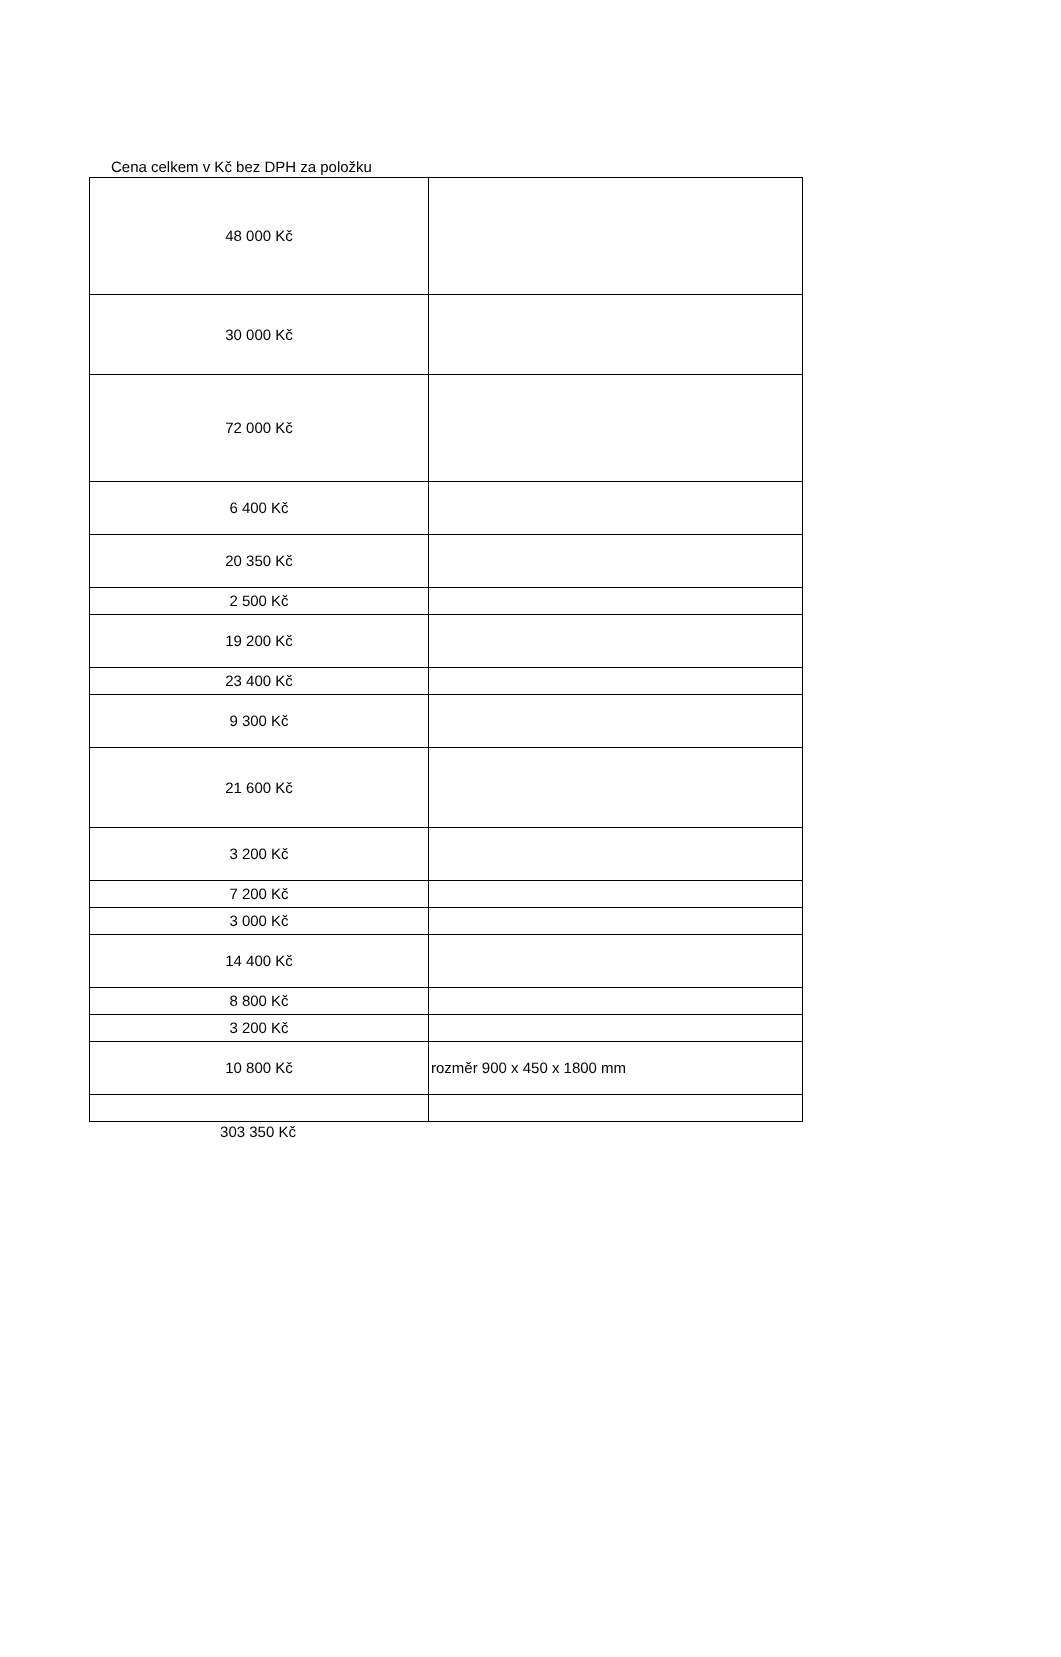Cena celkem v Kč bez DPH za položku
| 48 000 Kč | |
| 30 000 Kč | |
| 72 000 Kč | |
| 6 400 Kč | |
| 20 350 Kč | |
| 2 500 Kč | |
| 19 200 Kč | |
| 23 400 Kč | |
| 9 300 Kč | |
| 21 600 Kč | |
| 3 200 Kč | |
| 7 200 Kč | |
| 3 000 Kč | |
| 14 400 Kč | |
| 8 800 Kč | |
| 3 200 Kč | |
| 10 800 Kč | rozměr 900 x 450 x 1800 mm |
303 350 Kč